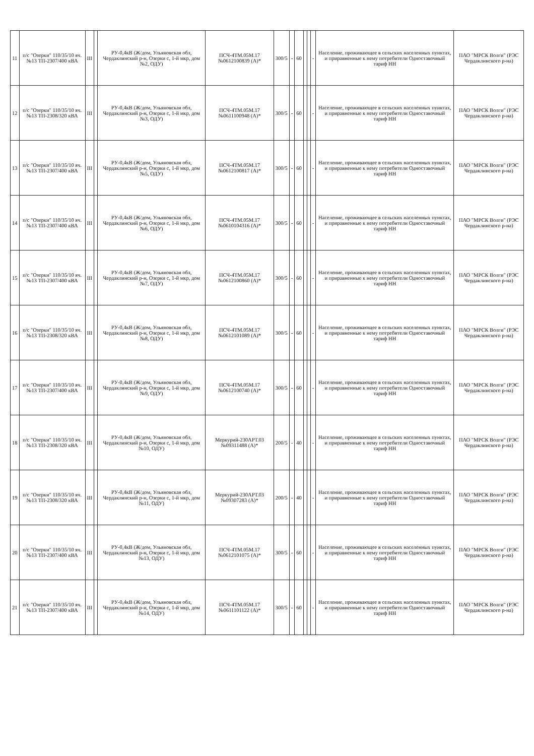| 11 | п/с "Озерки" 110/35/10 яч. №13 ТП-2307/400 кВА | III | | РУ-0,4кВ (Ж/дом, Ульяновская обл, Чердаклинский р-н, Озерки с, 1-й мкр, дом №2, ОДУ) | ПСЧ-4ТМ.05М.17 №0612100839 (А)* | 300/5 | - | 60 | | | - | Население, проживающее в сельских населенных пунктах, и приравненные к нему потребители Одноставочный тариф НН | ПАО "МРСК Волги" (РЭС Чердаклинского р-на) |
| 12 | п/с "Озерки" 110/35/10 яч. №13 ТП-2308/320 кВА | III | | РУ-0,4кВ (Ж/дом, Ульяновская обл, Чердаклинский р-н, Озерки с, 1-й мкр, дом №3, ОДУ) | ПСЧ-4ТМ.05М.17 №0611100948 (А)* | 300/5 | - | 60 | | | - | Население, проживающее в сельских населенных пунктах, и приравненные к нему потребители Одноставочный тариф НН | ПАО "МРСК Волги" (РЭС Чердаклинского р-на) |
| 13 | п/с "Озерки" 110/35/10 яч. №13 ТП-2307/400 кВА | III | | РУ-0,4кВ (Ж/дом, Ульяновская обл, Чердаклинский р-н, Озерки с, 1-й мкр, дом №5, ОДУ) | ПСЧ-4ТМ.05М.17 №0612100817 (А)* | 300/5 | - | 60 | | | - | Население, проживающее в сельских населенных пунктах, и приравненные к нему потребители Одноставочный тариф НН | ПАО "МРСК Волги" (РЭС Чердаклинского р-на) |
| 14 | п/с "Озерки" 110/35/10 яч. №13 ТП-2307/400 кВА | III | | РУ-0,4кВ (Ж/дом, Ульяновская обл, Чердаклинский р-н, Озерки с, 1-й мкр, дом №6, ОДУ) | ПСЧ-4ТМ.05М.17 №0610104316 (А)* | 300/5 | - | 60 | | | - | Население, проживающее в сельских населенных пунктах, и приравненные к нему потребители Одноставочный тариф НН | ПАО "МРСК Волги" (РЭС Чердаклинского р-на) |
| 15 | п/с "Озерки" 110/35/10 яч. №13 ТП-2307/400 кВА | III | | РУ-0,4кВ (Ж/дом, Ульяновская обл, Чердаклинский р-н, Озерки с, 1-й мкр, дом №7, ОДУ) | ПСЧ-4ТМ.05М.17 №0612100860 (А)* | 300/5 | - | 60 | | | - | Население, проживающее в сельских населенных пунктах, и приравненные к нему потребители Одноставочный тариф НН | ПАО "МРСК Волги" (РЭС Чердаклинского р-на) |
| 16 | п/с "Озерки" 110/35/10 яч. №13 ТП-2308/320 кВА | III | | РУ-0,4кВ (Ж/дом, Ульяновская обл, Чердаклинский р-н, Озерки с, 1-й мкр, дом №8, ОДУ) | ПСЧ-4ТМ.05М.17 №0612101089 (А)* | 300/5 | - | 60 | | | - | Население, проживающее в сельских населенных пунктах, и приравненные к нему потребители Одноставочный тариф НН | ПАО "МРСК Волги" (РЭС Чердаклинского р-на) |
| 17 | п/с "Озерки" 110/35/10 яч. №13 ТП-2307/400 кВА | III | | РУ-0,4кВ (Ж/дом, Ульяновская обл, Чердаклинский р-н, Озерки с, 1-й мкр, дом №9, ОДУ) | ПСЧ-4ТМ.05М.17 №0612100740 (А)* | 300/5 | - | 60 | | | - | Население, проживающее в сельских населенных пунктах, и приравненные к нему потребители Одноставочный тариф НН | ПАО "МРСК Волги" (РЭС Чердаклинского р-на) |
| 18 | п/с "Озерки" 110/35/10 яч. №13 ТП-2308/320 кВА | III | | РУ-0,4кВ (Ж/дом, Ульяновская обл, Чердаклинский р-н, Озерки с, 1-й мкр, дом №10, ОДУ) | Меркурий-230АРТ.03 №09311488 (А)* | 200/5 | - | 40 | | | - | Население, проживающее в сельских населенных пунктах, и приравненные к нему потребители Одноставочный тариф НН | ПАО "МРСК Волги" (РЭС Чердаклинского р-на) |
| 19 | п/с "Озерки" 110/35/10 яч. №13 ТП-2308/320 кВА | III | | РУ-0,4кВ (Ж/дом, Ульяновская обл, Чердаклинский р-н, Озерки с, 1-й мкр, дом №11, ОДУ) | Меркурий-230АРТ.03 №09307283 (А)* | 200/5 | - | 40 | | | - | Население, проживающее в сельских населенных пунктах, и приравненные к нему потребители Одноставочный тариф НН | ПАО "МРСК Волги" (РЭС Чердаклинского р-на) |
| 20 | п/с "Озерки" 110/35/10 яч. №13 ТП-2307/400 кВА | III | | РУ-0,4кВ (Ж/дом, Ульяновская обл, Чердаклинский р-н, Озерки с, 1-й мкр, дом №13, ОДУ) | ПСЧ-4ТМ.05М.17 №0612101075 (А)* | 300/5 | - | 60 | | | - | Население, проживающее в сельских населенных пунктах, и приравненные к нему потребители Одноставочный тариф НН | ПАО "МРСК Волги" (РЭС Чердаклинского р-на) |
| 21 | п/с "Озерки" 110/35/10 яч. №13 ТП-2307/400 кВА | III | | РУ-0,4кВ (Ж/дом, Ульяновская обл, Чердаклинский р-н, Озерки с, 1-й мкр, дом №14, ОДУ) | ПСЧ-4ТМ.05М.17 №0611101122 (А)* | 300/5 | - | 60 | | | - | Население, проживающее в сельских населенных пунктах, и приравненные к нему потребители Одноставочный тариф НН | ПАО "МРСК Волги" (РЭС Чердаклинского р-на) |